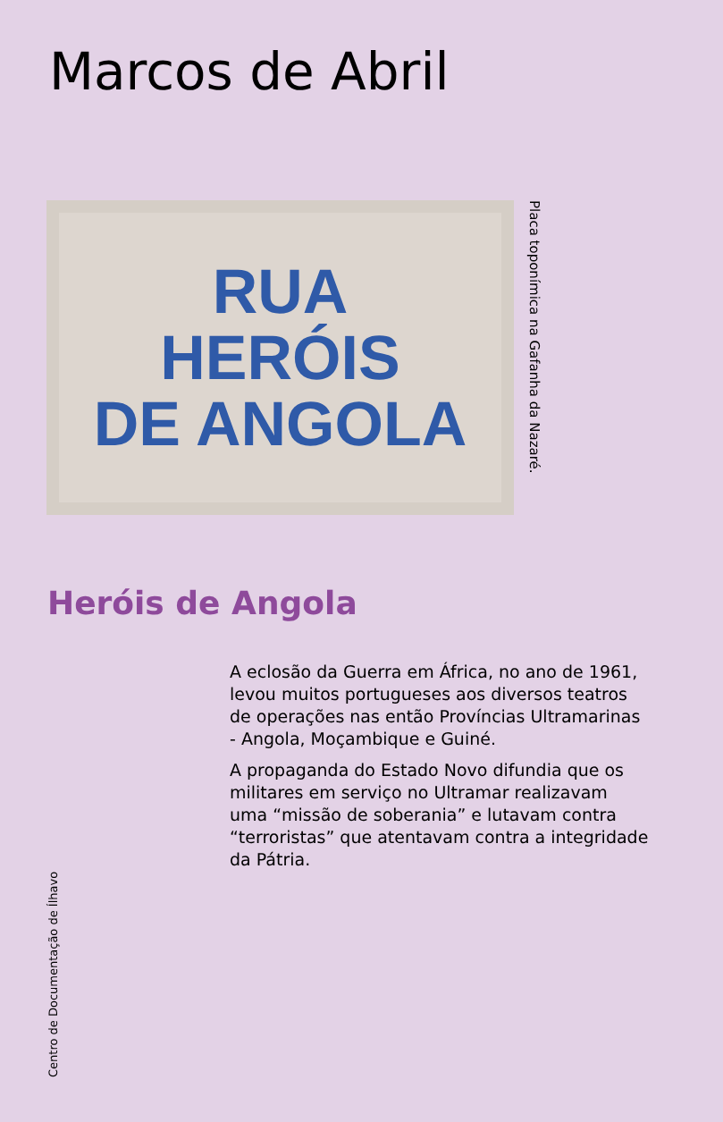Marcos de Abril
RUA
HERÓIS
DE ANGOLA
Placa toponímica na Gafanha da Nazaré.
Heróis de Angola
A eclosão da Guerra em África, no ano de 1961, levou muitos portugueses aos diversos teatros de operações nas então Províncias Ultramarinas - Angola, Moçambique e Guiné.
A propaganda do Estado Novo difundia que os militares em serviço no Ultramar realizavam uma “missão de soberania” e lutavam contra “terroristas” que atentavam contra a integridade da Pátria.
Centro de Documentação de Ílhavo